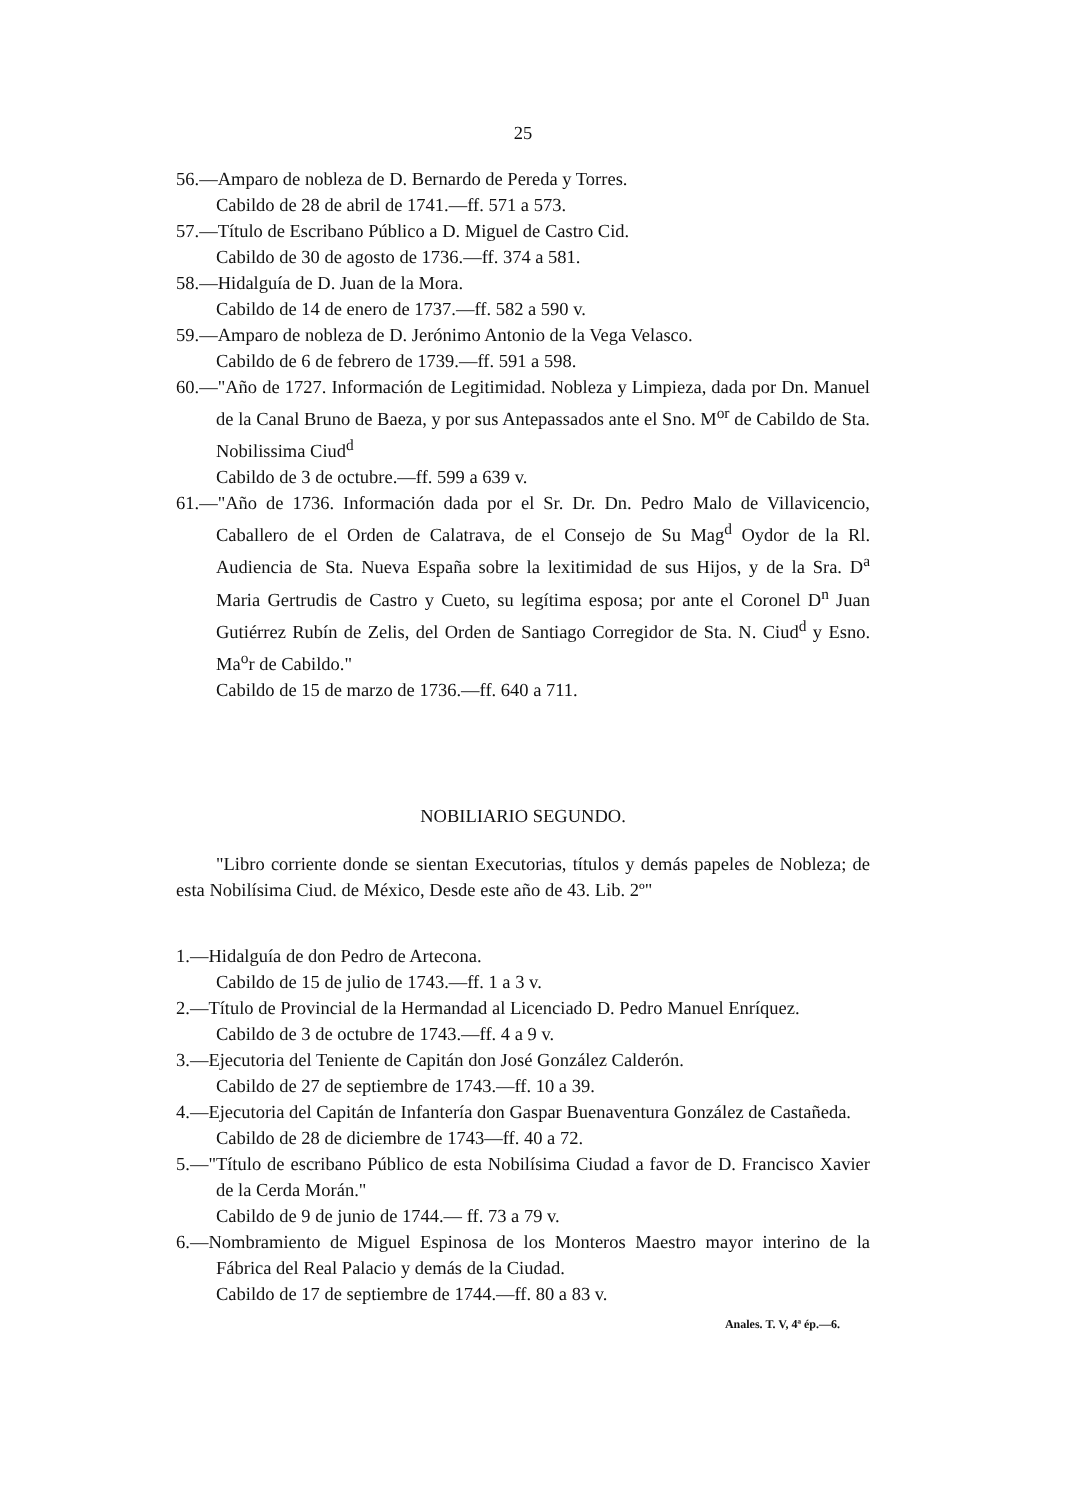25
56.—Amparo de nobleza de D. Bernardo de Pereda y Torres.
Cabildo de 28 de abril de 1741.—ff. 571 a 573.
57.—Título de Escribano Público a D. Miguel de Castro Cid.
Cabildo de 30 de agosto de 1736.—ff. 374 a 581.
58.—Hidalguía de D. Juan de la Mora.
Cabildo de 14 de enero de 1737.—ff. 582 a 590 v.
59.—Amparo de nobleza de D. Jerónimo Antonio de la Vega Velasco.
Cabildo de 6 de febrero de 1739.—ff. 591 a 598.
60.—"Año de 1727. Información de Legitimidad. Nobleza y Limpieza, dada por Dn. Manuel de la Canal Bruno de Baeza, y por sus Antepassados ante el Sno. M<sup>or</sup> de Cabildo de Sta. Nobilissima Ciud<sup>d</sup>
Cabildo de 3 de octubre.—ff. 599 a 639 v.
61.—"Año de 1736. Información dada por el Sr. Dr. Dn. Pedro Malo de Villavicencio, Caballero de el Orden de Calatrava, de el Consejo de Su Mag<sup>d</sup> Oydor de la Rl. Audiencia de Sta. Nueva España sobre la lexitimidad de sus Hijos, y de la Sra. D<sup>a</sup> Maria Gertrudis de Castro y Cueto, su legítima esposa; por ante el Coronel D<sup>n</sup> Juan Gutiérrez Rubín de Zelis, del Orden de Santiago Corregidor de Sta. N. Ciud<sup>d</sup> y Esno. Ma<sup>o</sup>r de Cabildo."
Cabildo de 15 de marzo de 1736.—ff. 640 a 711.
NOBILIARIO SEGUNDO.
"Libro corriente donde se sientan Executorias, títulos y demás papeles de Nobleza; de esta Nobilísima Ciud. de México, Desde este año de 43. Lib. 2º"
1.—Hidalguía de don Pedro de Artecona.
Cabildo de 15 de julio de 1743.—ff. 1 a 3 v.
2.—Título de Provincial de la Hermandad al Licenciado D. Pedro Manuel Enríquez.
Cabildo de 3 de octubre de 1743.—ff. 4 a 9 v.
3.—Ejecutoria del Teniente de Capitán don José González Calderón.
Cabildo de 27 de septiembre de 1743.—ff. 10 a 39.
4.—Ejecutoria del Capitán de Infantería don Gaspar Buenaventura González de Castañeda.
Cabildo de 28 de diciembre de 1743—ff. 40 a 72.
5.—"Título de escribano Público de esta Nobilísima Ciudad a favor de D. Francisco Xavier de la Cerda Morán."
Cabildo de 9 de junio de 1744.— ff. 73 a 79 v.
6.—Nombramiento de Miguel Espinosa de los Monteros Maestro mayor interino de la Fábrica del Real Palacio y demás de la Ciudad.
Cabildo de 17 de septiembre de 1744.—ff. 80 a 83 v.
Anales. T. V, 4ª ép.—6.